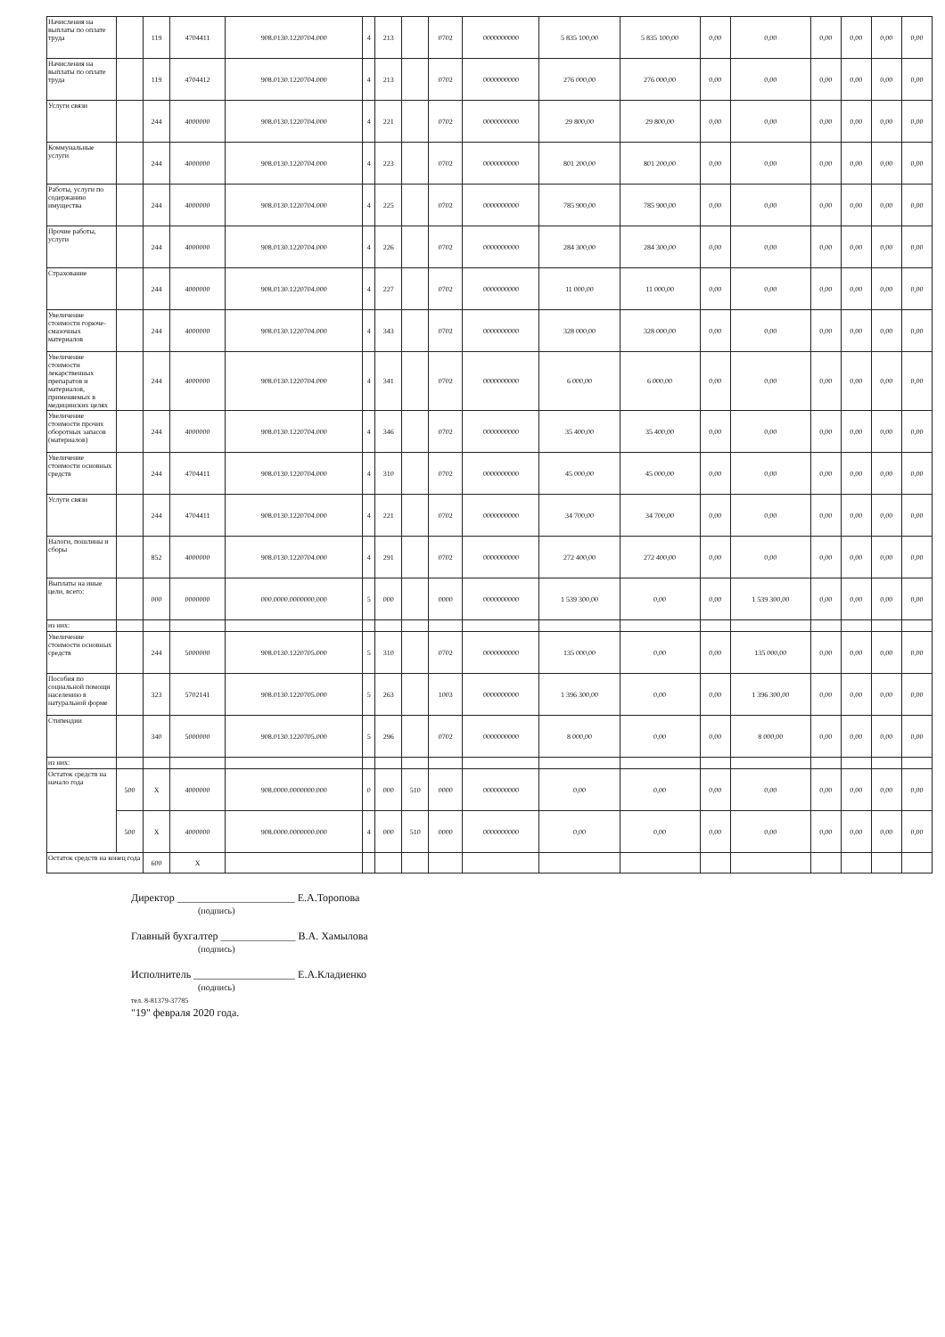| Начисления на выплаты по оплате труда | | 119 | 4704411 | 908.0130.1220704.000 | 4 | 213 | | 0702 | 0000000000 | 5 835 100,00 | 5 835 100,00 | 0,00 | 0,00 | 0,00 | 0,00 | 0,00 | 0,00 |
| Начисления на выплаты по оплате труда | | 119 | 4704412 | 908.0130.1220704.000 | 4 | 213 | | 0702 | 0000000000 | 276 000,00 | 276 000,00 | 0,00 | 0,00 | 0,00 | 0,00 | 0,00 | 0,00 |
| Услуги связи | | 244 | 4000000 | 908.0130.1220704.000 | 4 | 221 | | 0702 | 0000000000 | 29 800,00 | 29 800,00 | 0,00 | 0,00 | 0,00 | 0,00 | 0,00 | 0,00 |
| Коммунальные услуги | | 244 | 4000000 | 908.0130.1220704.000 | 4 | 223 | | 0702 | 0000000000 | 801 200,00 | 801 200,00 | 0,00 | 0,00 | 0,00 | 0,00 | 0,00 | 0,00 |
| Работы, услуги по содержанию имущества | | 244 | 4000000 | 908.0130.1220704.000 | 4 | 225 | | 0702 | 0000000000 | 785 900,00 | 785 900,00 | 0,00 | 0,00 | 0,00 | 0,00 | 0,00 | 0,00 |
| Прочие работы, услуги | | 244 | 4000000 | 908.0130.1220704.000 | 4 | 226 | | 0702 | 0000000000 | 284 300,00 | 284 300,00 | 0,00 | 0,00 | 0,00 | 0,00 | 0,00 | 0,00 |
| Страхование | | 244 | 4000000 | 908.0130.1220704.000 | 4 | 227 | | 0702 | 0000000000 | 11 000,00 | 11 000,00 | 0,00 | 0,00 | 0,00 | 0,00 | 0,00 | 0,00 |
| Увеличение стоимости горюче-смазочных материалов | | 244 | 4000000 | 908.0130.1220704.000 | 4 | 343 | | 0702 | 0000000000 | 328 000,00 | 328 000,00 | 0,00 | 0,00 | 0,00 | 0,00 | 0,00 | 0,00 |
| Увеличение стоимости лекарственных препаратов и материалов, применяемых в медицинских целях | | 244 | 4000000 | 908.0130.1220704.000 | 4 | 341 | | 0702 | 0000000000 | 6 000,00 | 6 000,00 | 0,00 | 0,00 | 0,00 | 0,00 | 0,00 | 0,00 |
| Увеличение стоимости прочих оборотных запасов (материалов) | | 244 | 4000000 | 908.0130.1220704.000 | 4 | 346 | | 0702 | 0000000000 | 35 400,00 | 35 400,00 | 0,00 | 0,00 | 0,00 | 0,00 | 0,00 | 0,00 |
| Увеличение стоимости основных средств | | 244 | 4704411 | 908.0130.1220704.000 | 4 | 310 | | 0702 | 0000000000 | 45 000,00 | 45 000,00 | 0,00 | 0,00 | 0,00 | 0,00 | 0,00 | 0,00 |
| Услуги связи | | 244 | 4704411 | 908.0130.1220704.000 | 4 | 221 | | 0702 | 0000000000 | 34 700,00 | 34 700,00 | 0,00 | 0,00 | 0,00 | 0,00 | 0,00 | 0,00 |
| Налоги, пошлины и сборы | | 852 | 4000000 | 908.0130.1220704.000 | 4 | 291 | | 0702 | 0000000000 | 272 400,00 | 272 400,00 | 0,00 | 0,00 | 0,00 | 0,00 | 0,00 | 0,00 |
| Выплаты на иные цели, всего: | | 000 | 0000000 | 000.0000.0000000.000 | 5 | 000 | | 0000 | 0000000000 | 1 539 300,00 | 0,00 | 0,00 | 1 539 300,00 | 0,00 | 0,00 | 0,00 | 0,00 |
| из них: | | | | | | | | | | | | | | | | | |
| Увеличение стоимости основных средств | | 244 | 5000000 | 908.0130.1220705.000 | 5 | 310 | | 0702 | 0000000000 | 135 000,00 | 0,00 | 0,00 | 135 000,00 | 0,00 | 0,00 | 0,00 | 0,00 |
| Пособия по социальной помощи населению в натуральной форме | | 323 | 5702141 | 908.0130.1220705.000 | 5 | 263 | | 1003 | 0000000000 | 1 396 300,00 | 0,00 | 0,00 | 1 396 300,00 | 0,00 | 0,00 | 0,00 | 0,00 |
| Стипендии | | 340 | 5000000 | 908.0130.1220705.000 | 5 | 296 | | 0702 | 0000000000 | 8 000,00 | 0,00 | 0,00 | 8 000,00 | 0,00 | 0,00 | 0,00 | 0,00 |
| из них: | | | | | | | | | | | | | | | | | |
| Остаток средств на начало года | 500 | X | 4000000 | 908.0000.0000000.000 | 0 | 000 | 510 | 0000 | 0000000000 | 0,00 | 0,00 | 0,00 | 0,00 | 0,00 | 0,00 | 0,00 | 0,00 |
| | 500 | X | 4000000 | 908.0000.0000000.000 | 4 | 000 | 510 | 0000 | 0000000000 | 0,00 | 0,00 | 0,00 | 0,00 | 0,00 | 0,00 | 0,00 | 0,00 |
| Остаток средств на конец года | | 600 | X | | | | | | | | | | | | | | |
Директор ______________________ Е.А.Торопова
(подпись)
Главный бухгалтер ______________ В.А. Хамылова
(подпись)
Исполнитель ___________________ Е.А.Кладиенко
(подпись)
тел. 8-81379-37785
"19" февраля 2020 года.